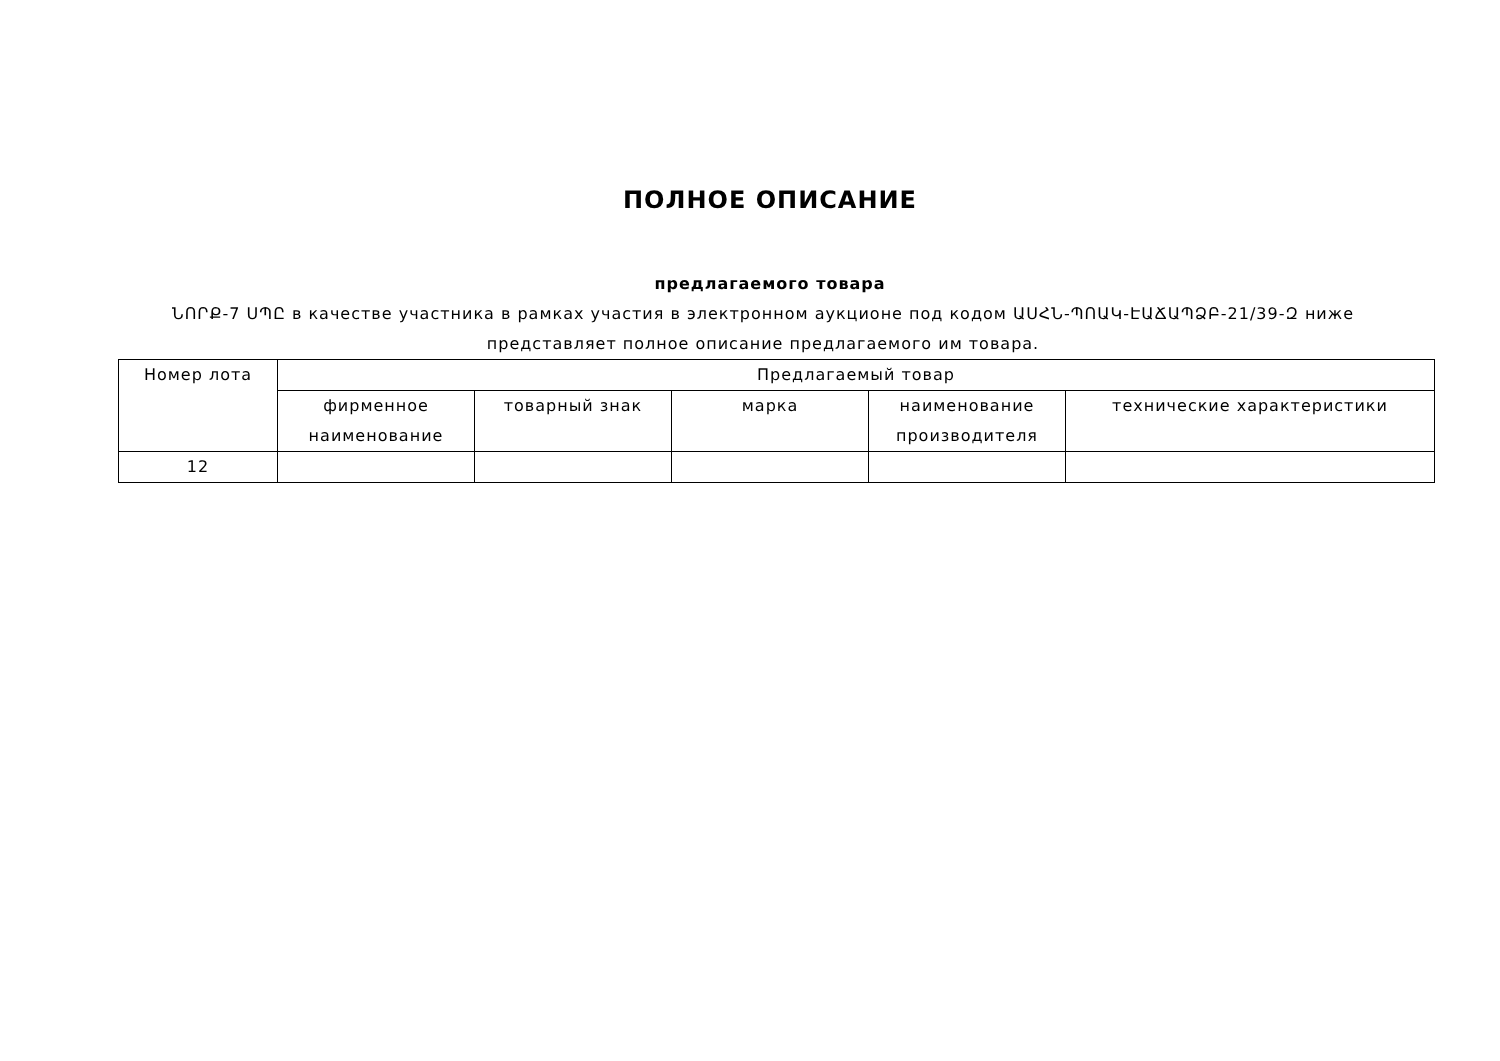ПОЛНОЕ ОПИСАНИЕ
предлагаемого товара
ՆՈՐՔ-7 ՍՊԸ в качестве участника в рамках участия в электронном аукционе под кодом ԱՍՀՆ-ՊՈԱԿ-ԷԱՃԱՊՁԲ-21/39-Զ ниже представляет полное описание предлагаемого им товара.
| Номер лота | Предлагаемый товар | | | | |
| --- | --- | --- | --- | --- | --- |
| | фирменное наименование | товарный знак | марка | наименование производителя | технические характеристики |
| 12 | | | | | |